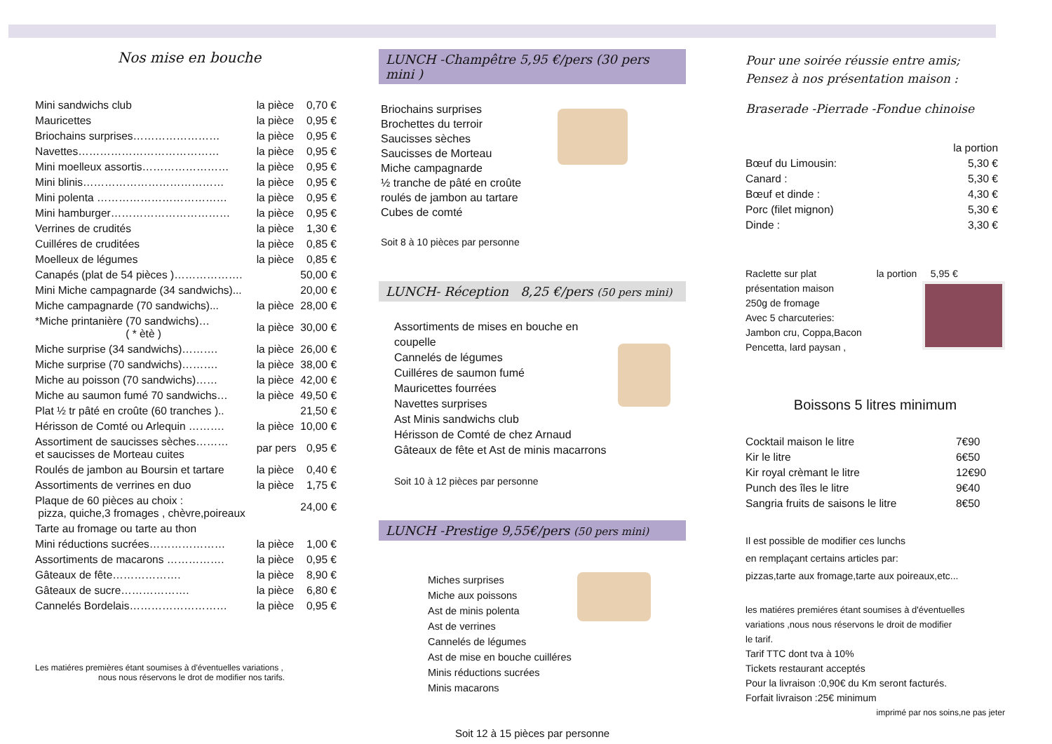Nos mise en bouche
| Mini sandwichs club | la pièce | 0,70 € |
| Mauricettes | la pièce | 0,95 € |
| Briochains surprises…………………… | la pièce | 0,95 € |
| Navettes………………………………… | la pièce | 0,95 € |
| Mini moelleux assortis…………………… | la pièce | 0,95 € |
| Mini blinis………………………………… | la pièce | 0,95 € |
| Mini polenta ……………………………… | la pièce | 0,95 € |
| Mini hamburger…………………………… | la pièce | 0,95 € |
| Verrines de crudités | la pièce | 1,30 € |
| Cuilléres de cruditées | la pièce | 0,85 € |
| Moelleux de légumes | la pièce | 0,85 € |
| Canapés (plat de 54 pièces )………………. | | 50,00 € |
| Mini Miche campagnarde (34 sandwichs)... | | 20,00 € |
| Miche campagnarde (70 sandwichs)... | la pièce | 28,00 € |
| *Miche printanière (70 sandwichs)… ( * ètè ) | la pièce | 30,00 € |
| Miche surprise (34 sandwichs)………. | la pièce | 26,00 € |
| Miche surprise (70 sandwichs)………. | la pièce | 38,00 € |
| Miche au poisson (70 sandwichs)…… | la pièce | 42,00 € |
| Miche au saumon fumé 70 sandwichs… | la pièce | 49,50 € |
| Plat ½ tr pâté en croûte (60 tranches ).. | | 21,50 € |
| Hérisson de Comté ou Arlequin ………. | la pièce | 10,00 € |
| Assortiment de saucisses sèches……… et saucisses de Morteau cuites | par pers | 0,95 € |
| Roulés de jambon au Boursin et tartare | la pièce | 0,40 € |
| Assortiments de verrines en duo | la pièce | 1,75 € |
| Plaque de 60 pièces au choix : pizza, quiche,3 fromages , chèvre,poireaux | | 24,00 € |
| Tarte au fromage ou tarte au thon | | |
| Mini réductions sucrées………………… | la pièce | 1,00 € |
| Assortiments de macarons ……………. | la pièce | 0,95 € |
| Gâteaux de fête………………. | la pièce | 8,90 € |
| Gâteaux de sucre………………. | la pièce | 6,80 € |
| Cannelés Bordelais……………………… | la pièce | 0,95 € |
Les matiéres premières étant soumises à d'éventuelles variations ,
nous nous réservons le drot de modifier nos tarifs.
LUNCH -Champêtre 5,95 €/pers (30 pers mini )
Briochains surprises
Brochettes du terroir
Saucisses sèches
Saucisses de Morteau
Miche campagnarde
½ tranche de pâté en croûte
roulés de jambon au tartare
Cubes de comté
Soit 8 à 10 pièces par personne
LUNCH- Réception 8,25 €/pers (50 pers mini)
Assortiments de mises en bouche en coupelle
Cannelés de légumes
Cuilléres de saumon fumé
Mauricettes fourrées
Navettes surprises
Ast Minis sandwichs club
Hérisson de Comté de chez Arnaud
Gâteaux de fête et Ast de minis macarrons
Soit 10 à 12 pièces par personne
LUNCH -Prestige 9,55€/pers (50 pers mini)
Miches surprises
Miche aux poissons
Ast de minis polenta
Ast de verrines
Cannelés de légumes
Ast de mise en bouche cuilléres
Minis réductions sucrées
Minis macarons
Soit 12 à 15 pièces par personne
Pour une soirée réussie entre amis;
Pensez à nos présentation maison :
Braserade -Pierrade -Fondue chinoise
| | la portion |
| Bœuf du Limousin: | 5,30 € |
| Canard : | 5,30 € |
| Bœuf et dinde : | 4,30 € |
| Porc (filet mignon) | 5,30 € |
| Dinde : | 3,30 € |
Raclette sur plat la portion 5,95 €
présentation maison
250g de fromage
Avec 5 charcuteries:
Jambon cru, Coppa,Bacon
Pencetta, lard paysan ,
Boissons 5 litres minimum
| Cocktail maison le litre | 7€90 |
| Kir le litre | 6€50 |
| Kir royal crèmant le litre | 12€90 |
| Punch des îles le litre | 9€40 |
| Sangria fruits de saisons le litre | 8€50 |
Il est possible de modifier ces lunchs
en remplaçant certains articles par:
pizzas,tarte aux fromage,tarte aux poireaux,etc...
les matiéres premiéres étant soumises à d'éventuelles
variations ,nous nous réservons le droit de modifier
le tarif.
Tarif TTC dont tva à 10%
Tickets restaurant acceptés
Pour la livraison :0,90€ du Km seront facturés.
Forfait livraison :25€ minimum
imprimé par nos soins,ne pas jeter